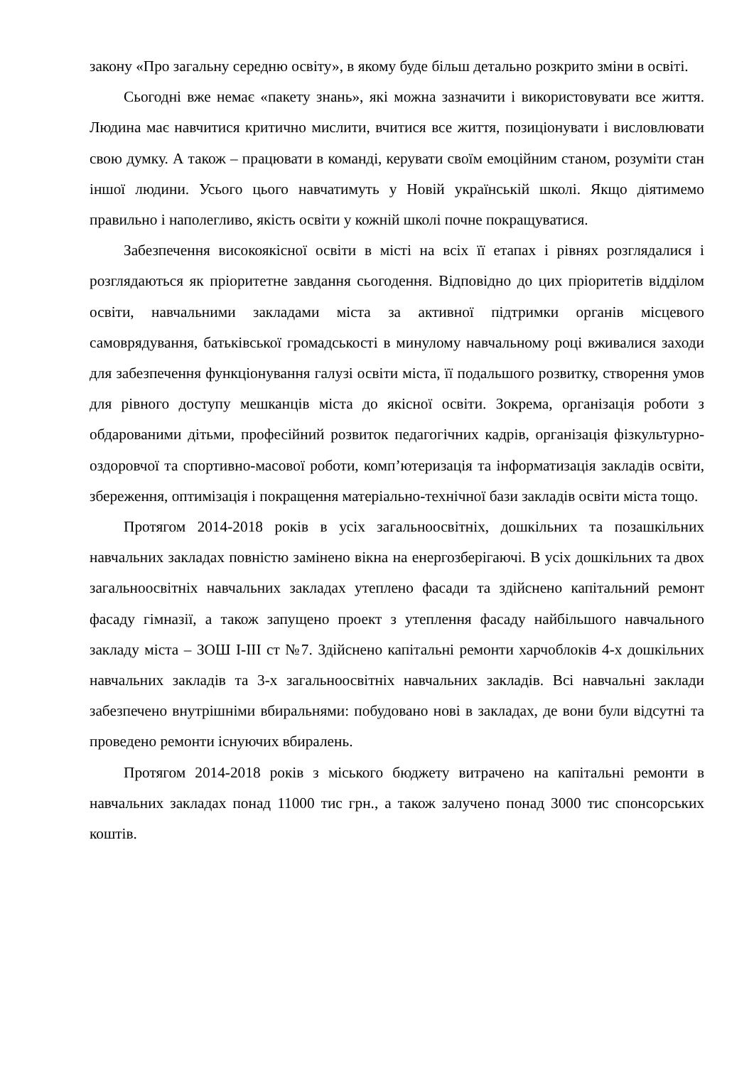закону «Про загальну середню освіту», в якому буде більш детально розкрито зміни в освіті.
Сьогодні вже немає «пакету знань», які можна зазначити і використовувати все життя. Людина має навчитися критично мислити, вчитися все життя, позиціонувати і висловлювати свою думку. А також – працювати в команді, керувати своїм емоційним станом, розуміти стан іншої людини. Усього цього навчатимуть у Новій українській школі. Якщо діятимемо правильно і наполегливо, якість освіти у кожній школі почне покращуватися.
Забезпечення високоякісної освіти в місті на всіх її етапах і рівнях розглядалися і розглядаються як пріоритетне завдання сьогодення. Відповідно до цих пріоритетів відділом освіти, навчальними закладами міста за активної підтримки органів місцевого самоврядування, батьківської громадськості в минулому навчальному році вживалися заходи для забезпечення функціонування галузі освіти міста, її подальшого розвитку, створення умов для рівного доступу мешканців міста до якісної освіти. Зокрема, організація роботи з обдарованими дітьми, професійний розвиток педагогічних кадрів, організація фізкультурно-оздоровчої та спортивно-масової роботи, комп’ютеризація та інформатизація закладів освіти, збереження, оптимізація і покращення матеріально-технічної бази закладів освіти міста тощо.
Протягом 2014-2018 років в усіх загальноосвітніх, дошкільних та позашкільних навчальних закладах повністю замінено вікна на енергозберігаючі. В усіх дошкільних та двох загальноосвітніх навчальних закладах утеплено фасади та здійснено капітальний ремонт фасаду гімназії, а також запущено проект з утеплення фасаду найбільшого навчального закладу міста – ЗОШ І-ІІІ ст №7. Здійснено капітальні ремонти харчоблоків 4-х дошкільних навчальних закладів та 3-х загальноосвітніх навчальних закладів. Всі навчальні заклади забезпечено внутрішніми вбиральнями: побудовано нові в закладах, де вони були відсутні та проведено ремонти існуючих вбиралень.
Протягом 2014-2018 років з міського бюджету витрачено на капітальні ремонти в навчальних закладах понад 11000 тис грн., а також залучено понад 3000 тис спонсорських коштів.